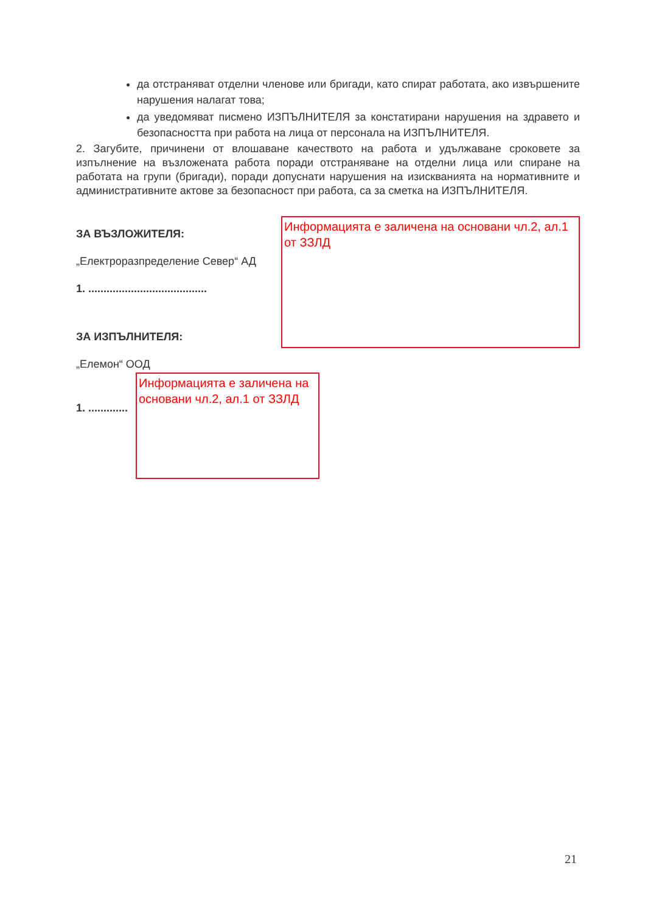да отстраняват отделни членове или бригади, като спират работата, ако извършените нарушения налагат това;
да уведомяват писмено ИЗПЪЛНИТЕЛЯ за констатирани нарушения на здравето и безопасността при работа на лица от персонала на ИЗПЪЛНИТЕЛЯ.
2. Загубите, причинени от влошаване качеството на работа и удължаване сроковете за изпълнение на възложената работа поради отстраняване на отделни лица или спиране на работата на групи (бригади), поради допуснати нарушения на изискванията на нормативните и административните актове за безопасност при работа, са за сметка на ИЗПЪЛНИТЕЛЯ.
ЗА ВЪЗЛОЖИТЕЛЯ:
„Електроразпределение Север“ АД
1. .......................................
Информацията е заличена на основани чл.2, ал.1 от ЗЗЛД
ЗА ИЗПЪЛНИТЕЛЯ:
„Елемон“ ООД
1. .............
Информацията е заличена на основани чл.2, ал.1 от ЗЗЛД
21